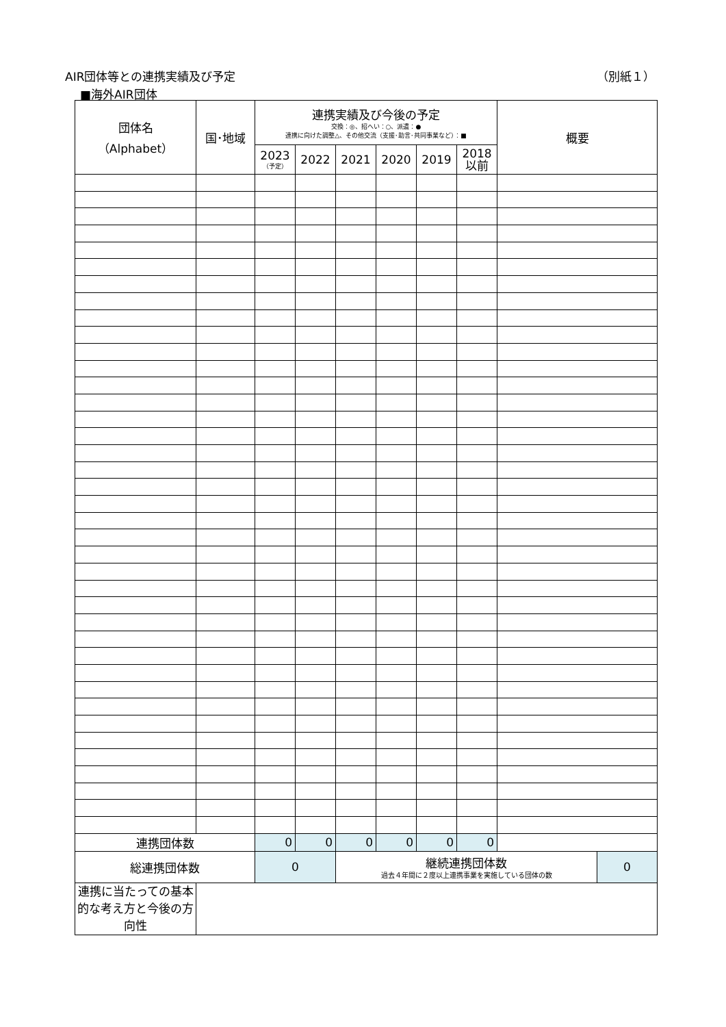AIR団体等との連携実績及び予定 （別紙１）
■海外AIR団体
| 団体名 （Alphabet） | 国･地域 | 連携実績及び今後の予定 交換：◎、招へい：○、派遣：● 連携に向けた調整△、その他交流（支援･助言･共同事業など）：■ | | | | | | 概要 | |
| --- | --- | --- | --- | --- | --- | --- | --- | --- | --- |
| | | 2023 （予定） | 2022 | 2021 | 2020 | 2019 | 2018 以前 | | |
| 連携団体数 | | 0 | 0 | 0 | 0 | 0 | 0 | | |
| 総連携団体数 | | 0 | | 継続連携団体数 過去４年間に２度以上連携事業を実施している団体の数 | | | | | 0 |
| 連携に当たっての基本的な考え方と今後の方向性 | | | | | | | | | |